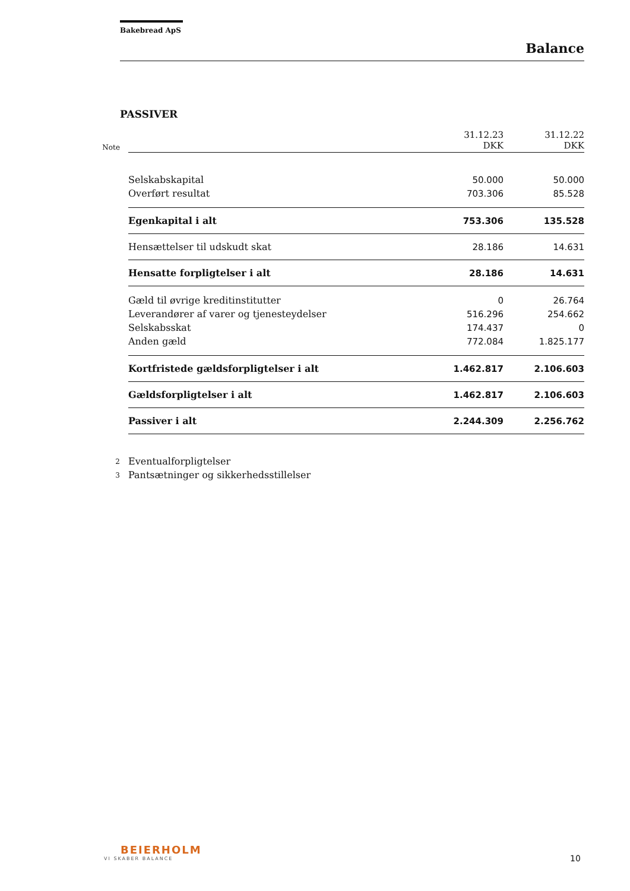Bakebread ApS
Balance
PASSIVER
| Note | | 31.12.23 DKK | 31.12.22 DKK |
| | Selskabskapital | 50.000 | 50.000 |
| | Overført resultat | 703.306 | 85.528 |
| | Egenkapital i alt | 753.306 | 135.528 |
| | Hensættelser til udskudt skat | 28.186 | 14.631 |
| | Hensatte forpligtelser i alt | 28.186 | 14.631 |
| | Gæld til øvrige kreditinstitutter | 0 | 26.764 |
| | Leverandører af varer og tjenesteydelser | 516.296 | 254.662 |
| | Selskabsskat | 174.437 | 0 |
| | Anden gæld | 772.084 | 1.825.177 |
| | Kortfristede gældsforpligtelser i alt | 1.462.817 | 2.106.603 |
| | Gældsforpligtelser i alt | 1.462.817 | 2.106.603 |
| | Passiver i alt | 2.244.309 | 2.256.762 |
| 2 | Eventualforpligtelser | | |
| 3 | Pantsætninger og sikkerhedsstillelser | | |
BEIERHOLM
VI SKABER BALANCE
10